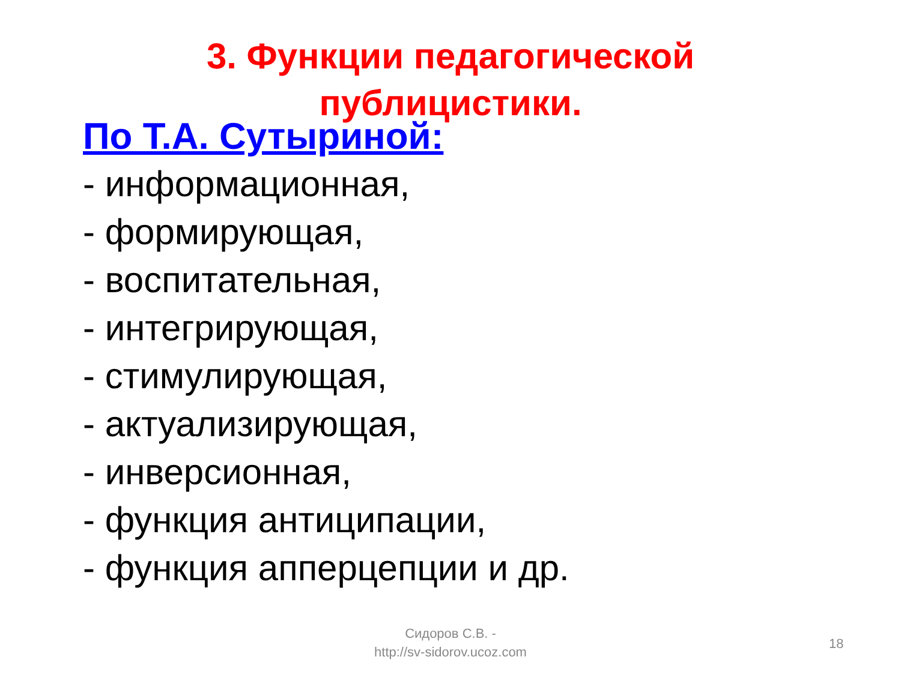3. Функции педагогической публицистики.
По Т.А. Сутыриной:
- информационная,
- формирующая,
- воспитательная,
- интегрирующая,
- стимулирующая,
- актуализирующая,
- инверсионная,
- функция антиципации,
- функция апперцепции и др.
Сидоров С.В. -
http://sv-sidorov.ucoz.com
18